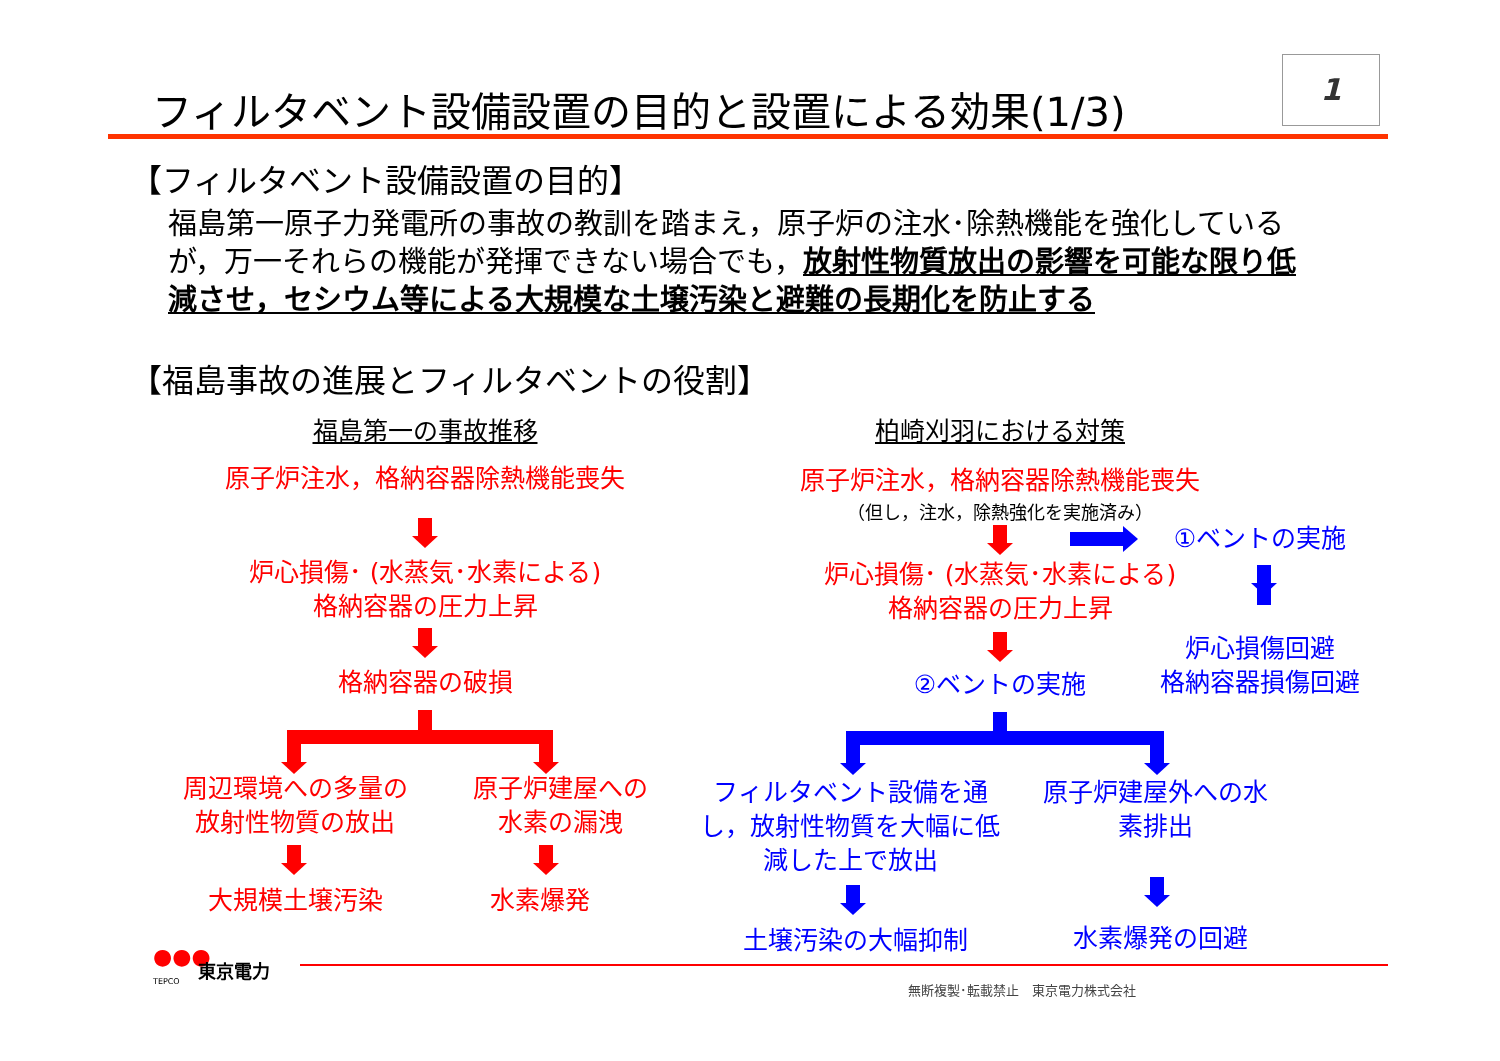フィルタベント設備設置の目的と設置による効果(1/3)
1
【フィルタベント設備設置の目的】
福島第一原子力発電所の事故の教訓を踏まえ，原子炉の注水･除熱機能を強化しているが，万一それらの機能が発揮できない場合でも，放射性物質放出の影響を可能な限り低減させ，セシウム等による大規模な土壌汚染と避難の長期化を防止する
【福島事故の進展とフィルタベントの役割】
福島第一の事故推移 柏崎刈羽における対策
原子炉注水，格納容器除熱機能喪失
炉心損傷･ (水蒸気･水素による)
格納容器の圧力上昇
格納容器の破損
周辺環境への多量の
放射性物質の放出
原子炉建屋への
水素の漏洩
大規模土壌汚染 水素爆発
原子炉注水，格納容器除熱機能喪失
（但し，注水，除熱強化を実施済み）
①ベントの実施
炉心損傷･ (水蒸気･水素による)
格納容器の圧力上昇
炉心損傷回避
格納容器損傷回避
②ベントの実施
フィルタベント設備を通し，放射性物質を大幅に低減した上で放出
原子炉建屋外への水素排出
土壌汚染の大幅抑制 水素爆発の回避
●●●
TEPCO
東京電力
無断複製･転載禁止　東京電力株式会社